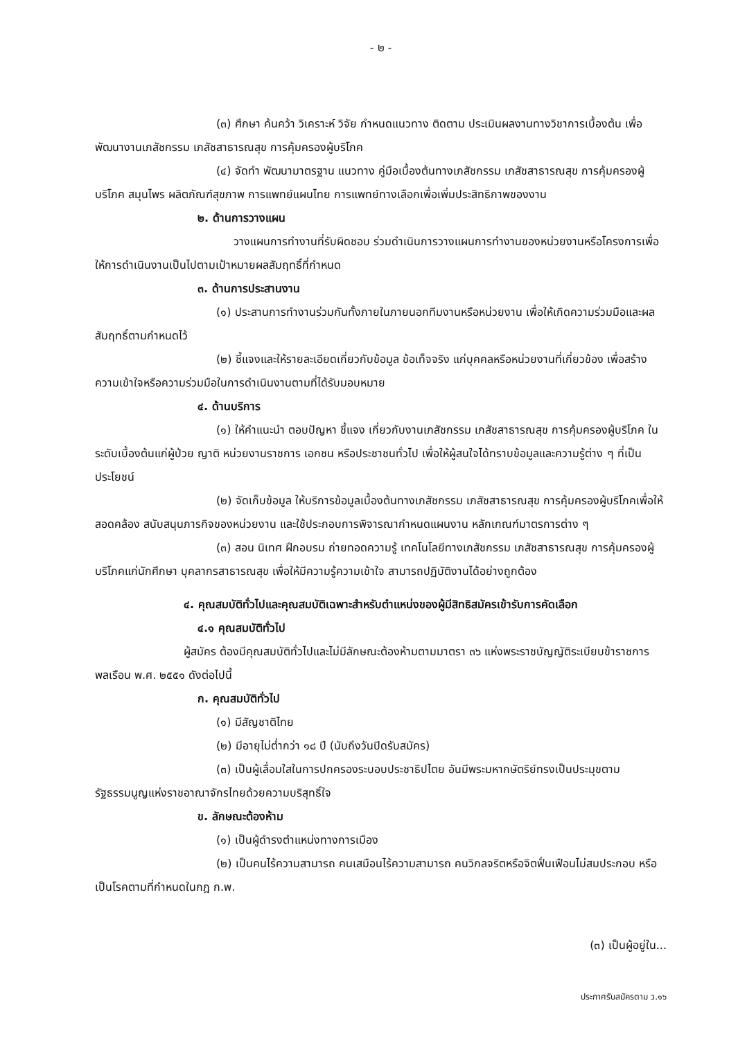- ๒ -
(๓) ศึกษา ค้นคว้า วิเคราะห์ วิจัย กำหนดแนวทาง ติดตาม ประเมินผลงานทางวิชาการเบื้องต้น เพื่อพัฒนางานเภสัชกรรม เภสัชสาธารณสุข การคุ้มครองผู้บริโภค
(๔) จัดทำ พัฒนามาตรฐาน แนวทาง คู่มือเบื้องต้นทางเภสัชกรรม เภสัชสาธารณสุข การคุ้มครองผู้บริโภค สมุนไพร ผลิตภัณฑ์สุขภาพ การแพทย์แผนไทย การแพทย์ทางเลือกเพื่อเพิ่มประสิทธิภาพของงาน
๒. ด้านการวางแผน
วางแผนการทำงานที่รับผิดชอบ ร่วมดำเนินการวางแผนการทำงานของหน่วยงานหรือโครงการเพื่อให้การดำเนินงานเป็นไปตามเป้าหมายผลสัมฤทธิ์ที่กำหนด
๓. ด้านการประสานงาน
(๑) ประสานการทำงานร่วมกันทั้งภายในภายนอกทีมงานหรือหน่วยงาน เพื่อให้เกิดความร่วมมือและผลสัมฤทธิ์ตามกำหนดไว้
(๒) ชี้แจงและให้รายละเอียดเกี่ยวกับข้อมูล ข้อเท็จจริง แก่บุคคลหรือหน่วยงานที่เกี่ยวข้อง เพื่อสร้างความเข้าใจหรือความร่วมมือในการดำเนินงานตามที่ได้รับมอบหมาย
๔. ด้านบริการ
(๑) ให้คำแนะนำ ตอบปัญหา ชี้แจง เกี่ยวกับงานเภสัชกรรม เภสัชสาธารณสุข การคุ้มครองผู้บริโภค ในระดับเบื้องต้นแก่ผู้ป่วย ญาติ หน่วยงานราชการ เอกชน หรือประชาชนทั่วไป เพื่อให้ผู้สนใจได้ทราบข้อมูลและความรู้ต่าง ๆ ที่เป็นประโยชน์
(๒) จัดเก็บข้อมูล ให้บริการข้อมูลเบื้องต้นทางเภสัชกรรม เภสัชสาธารณสุข การคุ้มครองผู้บริโภคเพื่อให้สอดคล้อง สนับสนุนภารกิจของหน่วยงาน และใช้ประกอบการพิจารณากำหนดแผนงาน หลักเกณฑ์มาตรการต่าง ๆ
(๓) สอน นิเทศ ฝึกอบรม ถ่ายทอดความรู้ เทคโนโลยีทางเภสัชกรรม เภสัชสาธารณสุข การคุ้มครองผู้บริโภคแก่นักศึกษา บุคลากรสาธารณสุข เพื่อให้มีความรู้ความเข้าใจ สามารถปฏิบัติงานได้อย่างถูกต้อง
๔. คุณสมบัติทั่วไปและคุณสมบัติเฉพาะสำหรับตำแหน่งของผู้มีสิทธิสมัครเข้ารับการคัดเลือก
๔.๑ คุณสมบัติทั่วไป
ผู้สมัคร ต้องมีคุณสมบัติทั่วไปและไม่มีลักษณะต้องห้ามตามมาตรา ๓๖ แห่งพระราชบัญญัติระเบียบข้าราชการพลเรือน พ.ศ. ๒๕๕๑ ดังต่อไปนี้
ก. คุณสมบัติทั่วไป
(๑) มีสัญชาติไทย
(๒) มีอายุไม่ต่ำกว่า ๑๘ ปี (นับถึงวันปิดรับสมัคร)
(๓) เป็นผู้เลื่อมใสในการปกครองระบอบประชาธิปไตย อันมีพระมหากษัตริย์ทรงเป็นประมุขตามรัฐธรรมนูญแห่งราชอาณาจักรไทยด้วยความบริสุทธิ์ใจ
ข. ลักษณะต้องห้าม
(๑) เป็นผู้ดำรงตำแหน่งทางการเมือง
(๒) เป็นคนไร้ความสามารถ คนเสมือนไร้ความสามารถ คนวิกลจริตหรือจิตฟั่นเฟือนไม่สมประกอบ หรือเป็นโรคตามที่กำหนดในกฎ ก.พ.
(๓) เป็นผู้อยู่ใน...
ประกาศรับสมัครตาม ว.๑๖